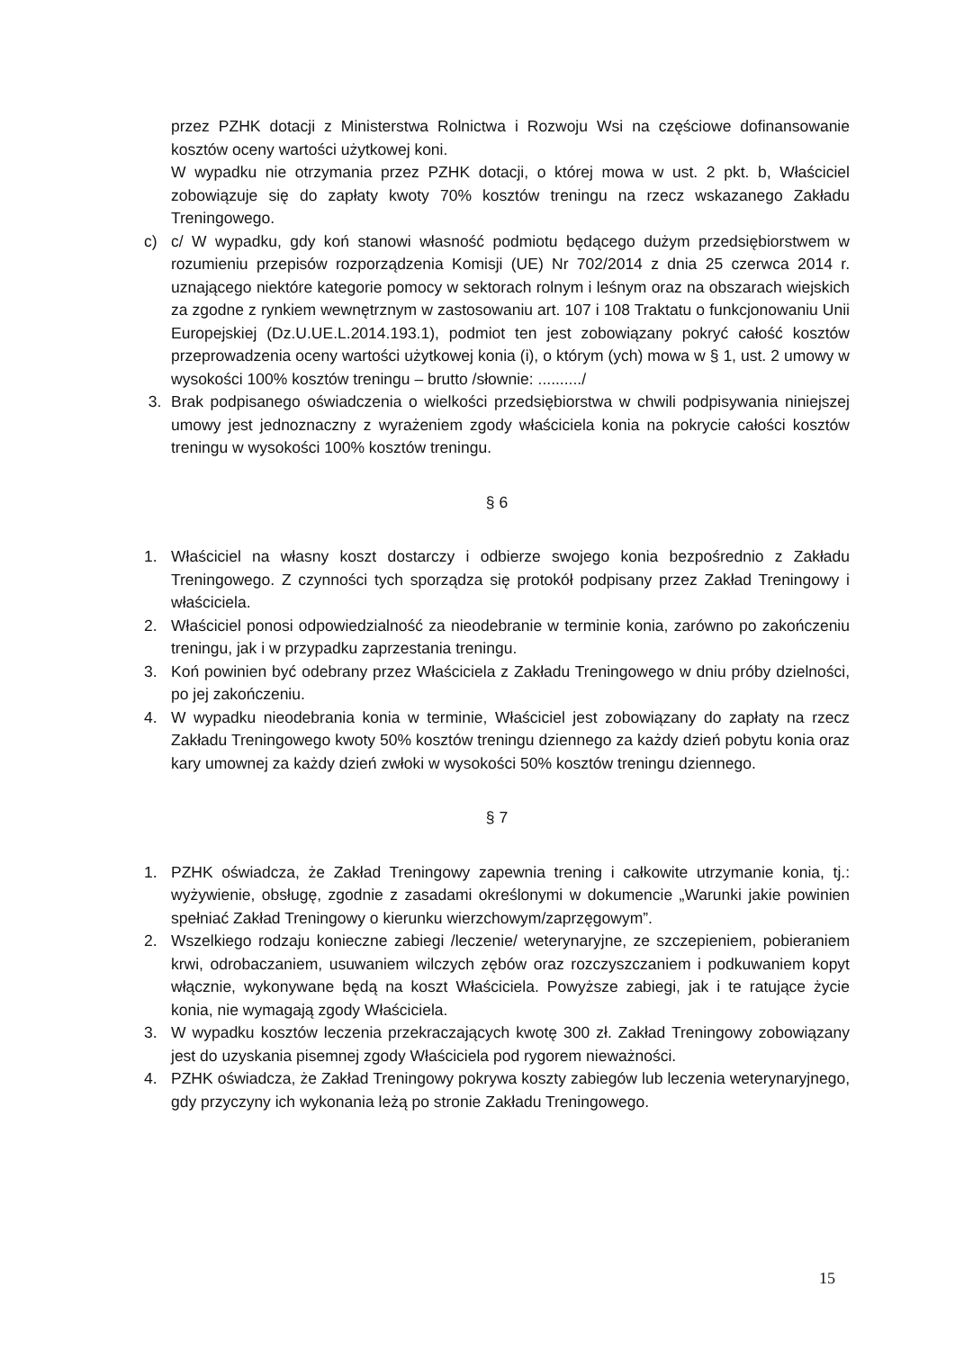przez PZHK dotacji z Ministerstwa Rolnictwa i Rozwoju Wsi na częściowe dofinansowanie kosztów oceny wartości użytkowej koni.
W wypadku nie otrzymania przez PZHK dotacji, o której mowa w ust. 2 pkt. b, Właściciel zobowiązuje się do zapłaty kwoty 70% kosztów treningu na rzecz wskazanego Zakładu Treningowego.
c) c/ W wypadku, gdy koń stanowi własność podmiotu będącego dużym przedsiębiorstwem w rozumieniu przepisów rozporządzenia Komisji (UE) Nr 702/2014 z dnia 25 czerwca 2014 r. uznającego niektóre kategorie pomocy w sektorach rolnym i leśnym oraz na obszarach wiejskich za zgodne z rynkiem wewnętrznym w zastosowaniu art. 107 i 108 Traktatu o funkcjonowaniu Unii Europejskiej (Dz.U.UE.L.2014.193.1), podmiot ten jest zobowiązany pokryć całość kosztów przeprowadzenia oceny wartości użytkowej konia (i), o którym (ych) mowa w § 1, ust. 2 umowy w wysokości 100% kosztów treningu – brutto /słownie: ........../
3. Brak podpisanego oświadczenia o wielkości przedsiębiorstwa w chwili podpisywania niniejszej umowy jest jednoznaczny z wyrażeniem zgody właściciela konia na pokrycie całości kosztów treningu w wysokości 100% kosztów treningu.
§ 6
1. Właściciel na własny koszt dostarczy i odbierze swojego konia bezpośrednio z Zakładu Treningowego. Z czynności tych sporządza się protokół podpisany przez Zakład Treningowy i właściciela.
2. Właściciel ponosi odpowiedzialność za nieodebranie w terminie konia, zarówno po zakończeniu treningu, jak i w przypadku zaprzestania treningu.
3. Koń powinien być odebrany przez Właściciela z Zakładu Treningowego w dniu próby dzielności, po jej zakończeniu.
4. W wypadku nieodebrania konia w terminie, Właściciel jest zobowiązany do zapłaty na rzecz Zakładu Treningowego kwoty 50% kosztów treningu dziennego za każdy dzień pobytu konia oraz kary umownej za każdy dzień zwłoki w wysokości 50% kosztów treningu dziennego.
§ 7
1. PZHK oświadcza, że Zakład Treningowy zapewnia trening i całkowite utrzymanie konia, tj.: wyżywienie, obsługę, zgodnie z zasadami określonymi w dokumencie „Warunki jakie powinien spełniać Zakład Treningowy o kierunku wierzchowym/zaprzęgowym”.
2. Wszelkiego rodzaju konieczne zabiegi /leczenie/ weterynaryjne, ze szczepieniem, pobieraniem krwi, odrobaczaniem, usuwaniem wilczych zębów oraz rozczyszczaniem i podkuwaniem kopyt włącznie, wykonywane będą na koszt Właściciela. Powyższe zabiegi, jak i te ratujące życie konia, nie wymagają zgody Właściciela.
3. W wypadku kosztów leczenia przekraczających kwotę 300 zł. Zakład Treningowy zobowiązany jest do uzyskania pisemnej zgody Właściciela pod rygorem nieważności.
4. PZHK oświadcza, że Zakład Treningowy pokrywa koszty zabiegów lub leczenia weterynaryjnego, gdy przyczyny ich wykonania leżą po stronie Zakładu Treningowego.
15